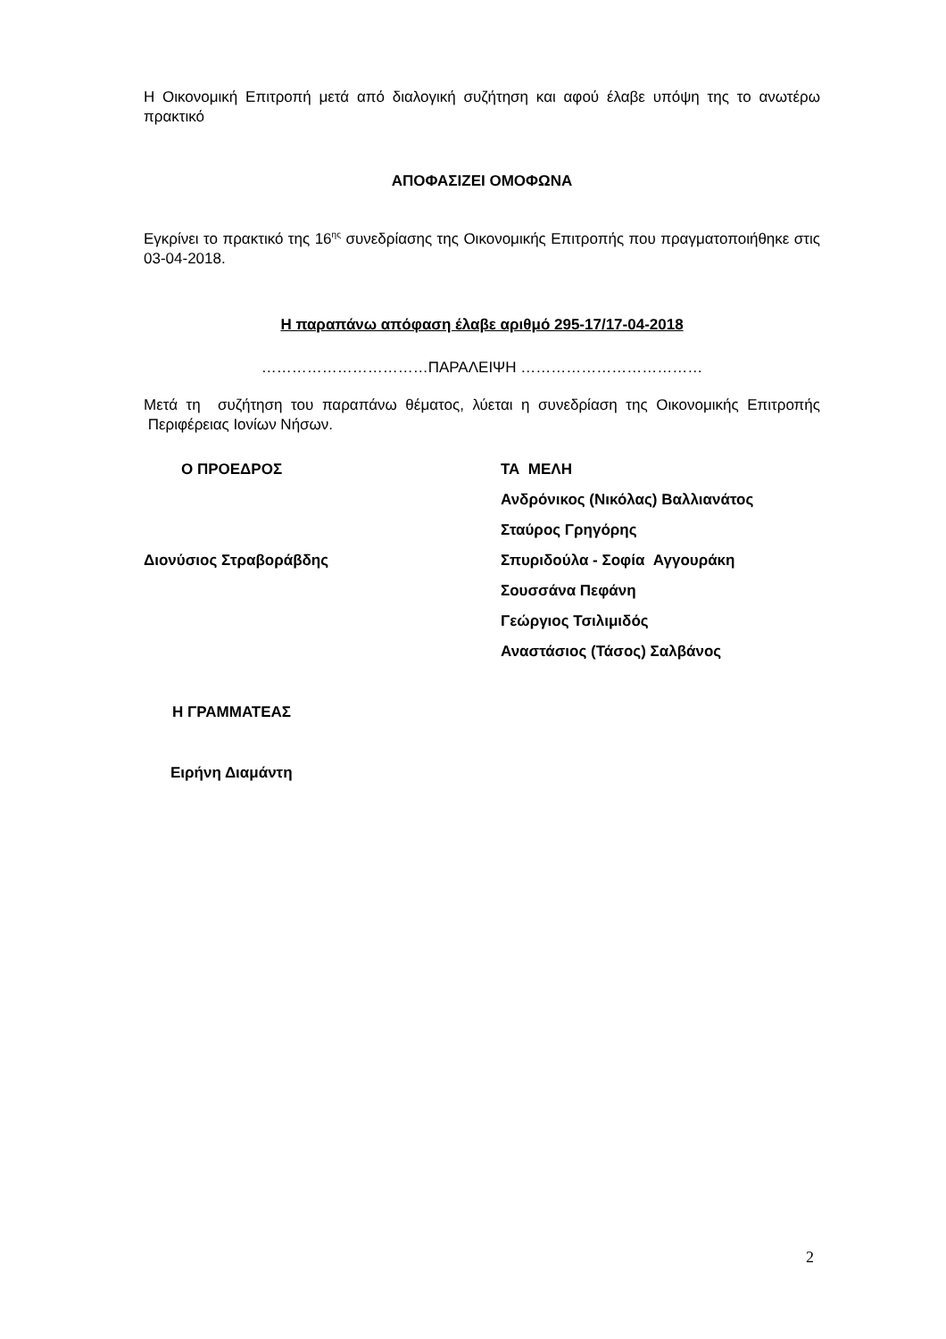Η Οικονομική Επιτροπή μετά από διαλογική συζήτηση και αφού έλαβε υπόψη της το ανωτέρω πρακτικό
ΑΠΟΦΑΣΙΖΕΙ ΟΜΟΦΩΝΑ
Εγκρίνει το πρακτικό της 16<sup>ης</sup> συνεδρίασης της Οικονομικής Επιτροπής που πραγματοποιήθηκε στις 03-04-2018.
Η παραπάνω απόφαση έλαβε αριθμό 295-17/17-04-2018
……………………………ΠΑΡΑΛΕΙΨΗ ………………………………
Μετά τη συζήτηση του παραπάνω θέματος, λύεται η συνεδρίαση της Οικονομικής Επιτροπής Περιφέρειας Ιονίων Νήσων.
Ο ΠΡΟΕΔΡΟΣ
Διονύσιος Στραβοράβδης
Η ΓΡΑΜΜΑΤΕΑΣ
Ειρήνη Διαμάντη
ΤΑ ΜΕΛΗ
Ανδρόνικος (Νικόλας) Βαλλιανάτος
Σταύρος Γρηγόρης
Σπυριδούλα - Σοφία Αγγουράκη
Σουσσάνα Πεφάνη
Γεώργιος Τσιλιμιδός
Αναστάσιος (Τάσος) Σαλβάνος
2